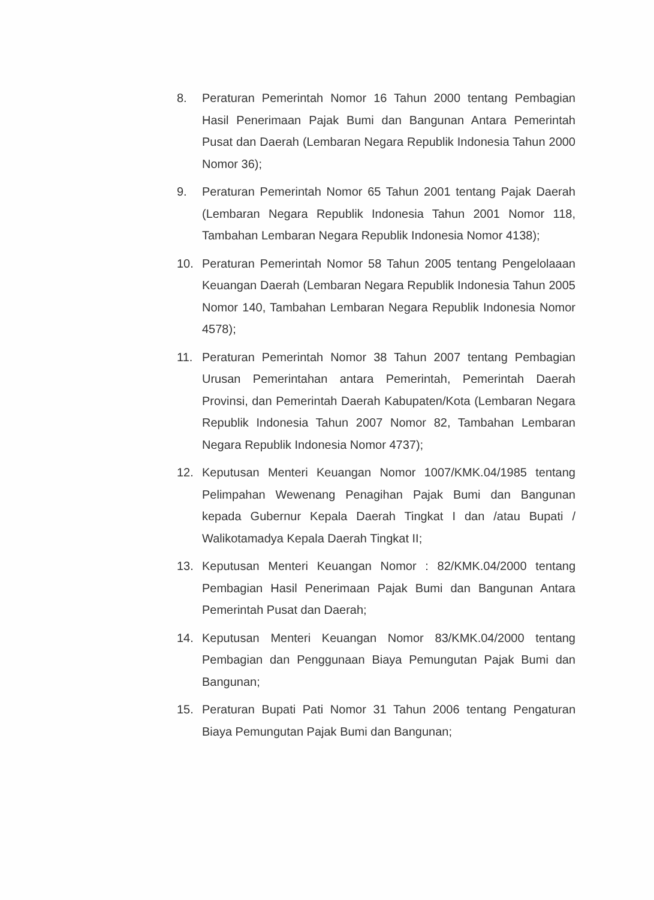8. Peraturan Pemerintah Nomor 16 Tahun 2000 tentang Pembagian Hasil Penerimaan Pajak Bumi dan Bangunan Antara Pemerintah Pusat dan Daerah (Lembaran Negara Republik Indonesia Tahun 2000 Nomor 36);
9. Peraturan Pemerintah Nomor 65 Tahun 2001 tentang Pajak Daerah (Lembaran Negara Republik Indonesia Tahun 2001 Nomor 118, Tambahan Lembaran Negara Republik Indonesia Nomor 4138);
10. Peraturan Pemerintah Nomor 58 Tahun 2005 tentang Pengelolaaan Keuangan Daerah (Lembaran Negara Republik Indonesia Tahun 2005 Nomor 140, Tambahan Lembaran Negara Republik Indonesia Nomor 4578);
11. Peraturan Pemerintah Nomor 38 Tahun 2007 tentang Pembagian Urusan Pemerintahan antara Pemerintah, Pemerintah Daerah Provinsi, dan Pemerintah Daerah Kabupaten/Kota (Lembaran Negara Republik Indonesia Tahun 2007 Nomor 82, Tambahan Lembaran Negara Republik Indonesia Nomor 4737);
12. Keputusan Menteri Keuangan Nomor 1007/KMK.04/1985 tentang Pelimpahan Wewenang Penagihan Pajak Bumi dan Bangunan kepada Gubernur Kepala Daerah Tingkat I dan /atau Bupati / Walikotamadya Kepala Daerah Tingkat II;
13. Keputusan Menteri Keuangan Nomor : 82/KMK.04/2000 tentang Pembagian Hasil Penerimaan Pajak Bumi dan Bangunan Antara Pemerintah Pusat dan Daerah;
14. Keputusan Menteri Keuangan Nomor 83/KMK.04/2000 tentang Pembagian dan Penggunaan Biaya Pemungutan Pajak Bumi dan Bangunan;
15. Peraturan Bupati Pati Nomor 31 Tahun 2006 tentang Pengaturan Biaya Pemungutan Pajak Bumi dan Bangunan;